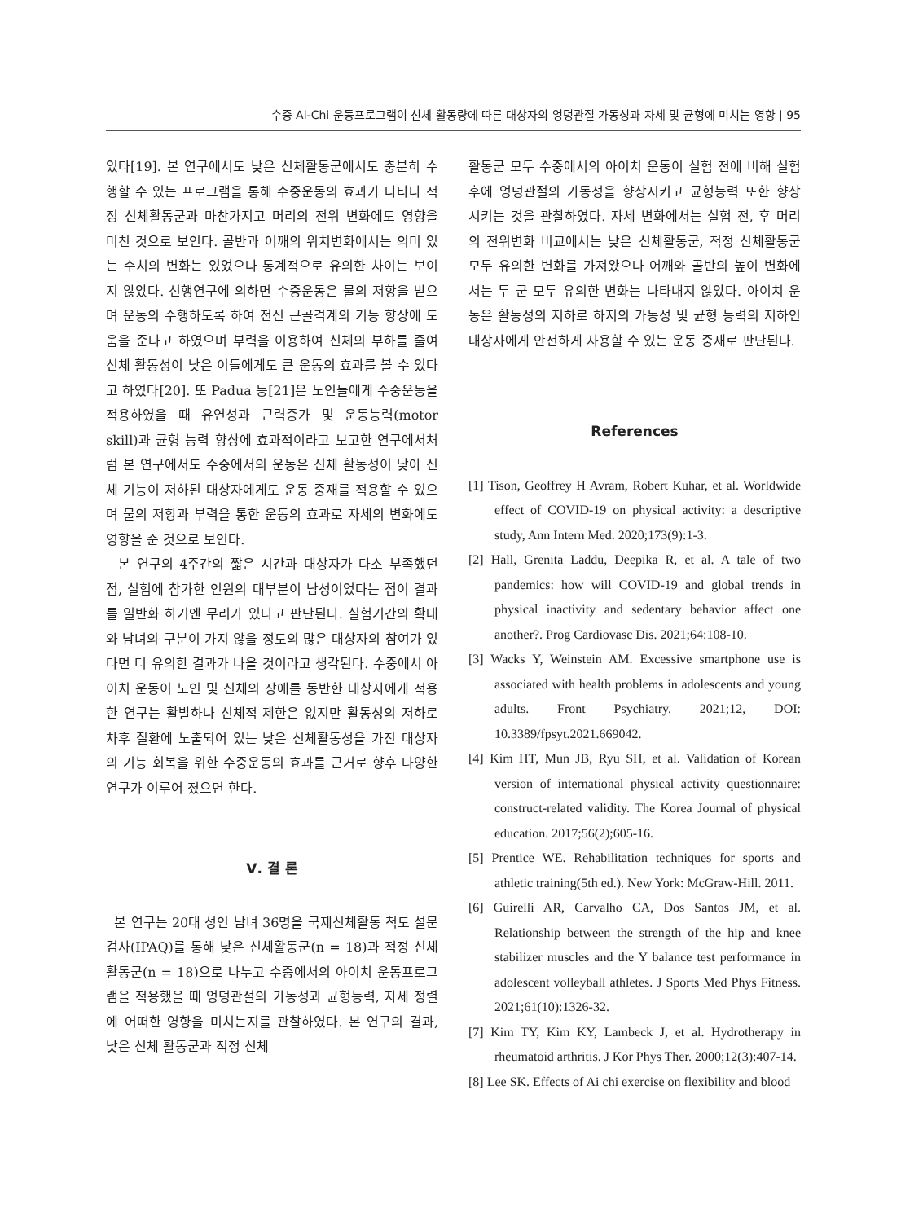수중 Ai-Chi 운동프로그램이 신체 활동량에 따른 대상자의 엉덩관절 가동성과 자세 및 균형에 미치는 영향 | 95
있다[19]. 본 연구에서도 낮은 신체활동군에서도 충분히 수행할 수 있는 프로그램을 통해 수중운동의 효과가 나타나 적정 신체활동군과 마찬가지고 머리의 전위 변화에도 영향을 미친 것으로 보인다. 골반과 어깨의 위치변화에서는 의미 있는 수치의 변화는 있었으나 통계적으로 유의한 차이는 보이지 않았다. 선행연구에 의하면 수중운동은 물의 저항을 받으며 운동의 수행하도록 하여 전신 근골격계의 기능 향상에 도움을 준다고 하였으며 부력을 이용하여 신체의 부하를 줄여 신체 활동성이 낮은 이들에게도 큰 운동의 효과를 볼 수 있다고 하였다[20]. 또 Padua 등[21]은 노인들에게 수중운동을 적용하였을 때 유연성과 근력증가 및 운동능력(motor skill)과 균형 능력 향상에 효과적이라고 보고한 연구에서처럼 본 연구에서도 수중에서의 운동은 신체 활동성이 낮아 신체 기능이 저하된 대상자에게도 운동 중재를 적용할 수 있으며 물의 저항과 부력을 통한 운동의 효과로 자세의 변화에도 영향을 준 것으로 보인다.
본 연구의 4주간의 짧은 시간과 대상자가 다소 부족했던 점, 실험에 참가한 인원의 대부분이 남성이었다는 점이 결과를 일반화 하기엔 무리가 있다고 판단된다. 실험기간의 확대와 남녀의 구분이 가지 않을 정도의 많은 대상자의 참여가 있다면 더 유의한 결과가 나올 것이라고 생각된다. 수중에서 아이치 운동이 노인 및 신체의 장애를 동반한 대상자에게 적용한 연구는 활발하나 신체적 제한은 없지만 활동성의 저하로 차후 질환에 노출되어 있는 낮은 신체활동성을 가진 대상자의 기능 회복을 위한 수중운동의 효과를 근거로 향후 다양한 연구가 이루어 졌으면 한다.
Ⅴ. 결 론
본 연구는 20대 성인 남녀 36명을 국제신체활동 척도 설문 검사(IPAQ)를 통해 낮은 신체활동군(n = 18)과 적정 신체활동군(n = 18)으로 나누고 수중에서의 아이치 운동프로그램을 적용했을 때 엉덩관절의 가동성과 균형능력, 자세 정렬에 어떠한 영향을 미치는지를 관찰하였다. 본 연구의 결과, 낮은 신체 활동군과 적정 신체
활동군 모두 수중에서의 아이치 운동이 실험 전에 비해 실험 후에 엉덩관절의 가동성을 향상시키고 균형능력 또한 향상 시키는 것을 관찰하였다. 자세 변화에서는 실험 전, 후 머리의 전위변화 비교에서는 낮은 신체활동군, 적정 신체활동군 모두 유의한 변화를 가져왔으나 어깨와 골반의 높이 변화에서는 두 군 모두 유의한 변화는 나타내지 않았다. 아이치 운동은 활동성의 저하로 하지의 가동성 및 균형 능력의 저하인 대상자에게 안전하게 사용할 수 있는 운동 중재로 판단된다.
References
[1] Tison, Geoffrey H Avram, Robert Kuhar, et al. Worldwide effect of COVID-19 on physical activity: a descriptive study, Ann Intern Med. 2020;173(9):1-3.
[2] Hall, Grenita Laddu, Deepika R, et al. A tale of two pandemics: how will COVID-19 and global trends in physical inactivity and sedentary behavior affect one another?. Prog Cardiovasc Dis. 2021;64:108-10.
[3] Wacks Y, Weinstein AM. Excessive smartphone use is associated with health problems in adolescents and young adults. Front Psychiatry. 2021;12, DOI: 10.3389/fpsyt.2021.669042.
[4] Kim HT, Mun JB, Ryu SH, et al. Validation of Korean version of international physical activity questionnaire: construct-related validity. The Korea Journal of physical education. 2017;56(2);605-16.
[5] Prentice WE. Rehabilitation techniques for sports and athletic training(5th ed.). New York: McGraw-Hill. 2011.
[6] Guirelli AR, Carvalho CA, Dos Santos JM, et al. Relationship between the strength of the hip and knee stabilizer muscles and the Y balance test performance in adolescent volleyball athletes. J Sports Med Phys Fitness. 2021;61(10):1326-32.
[7] Kim TY, Kim KY, Lambeck J, et al. Hydrotherapy in rheumatoid arthritis. J Kor Phys Ther. 2000;12(3):407-14.
[8] Lee SK. Effects of Ai chi exercise on flexibility and blood